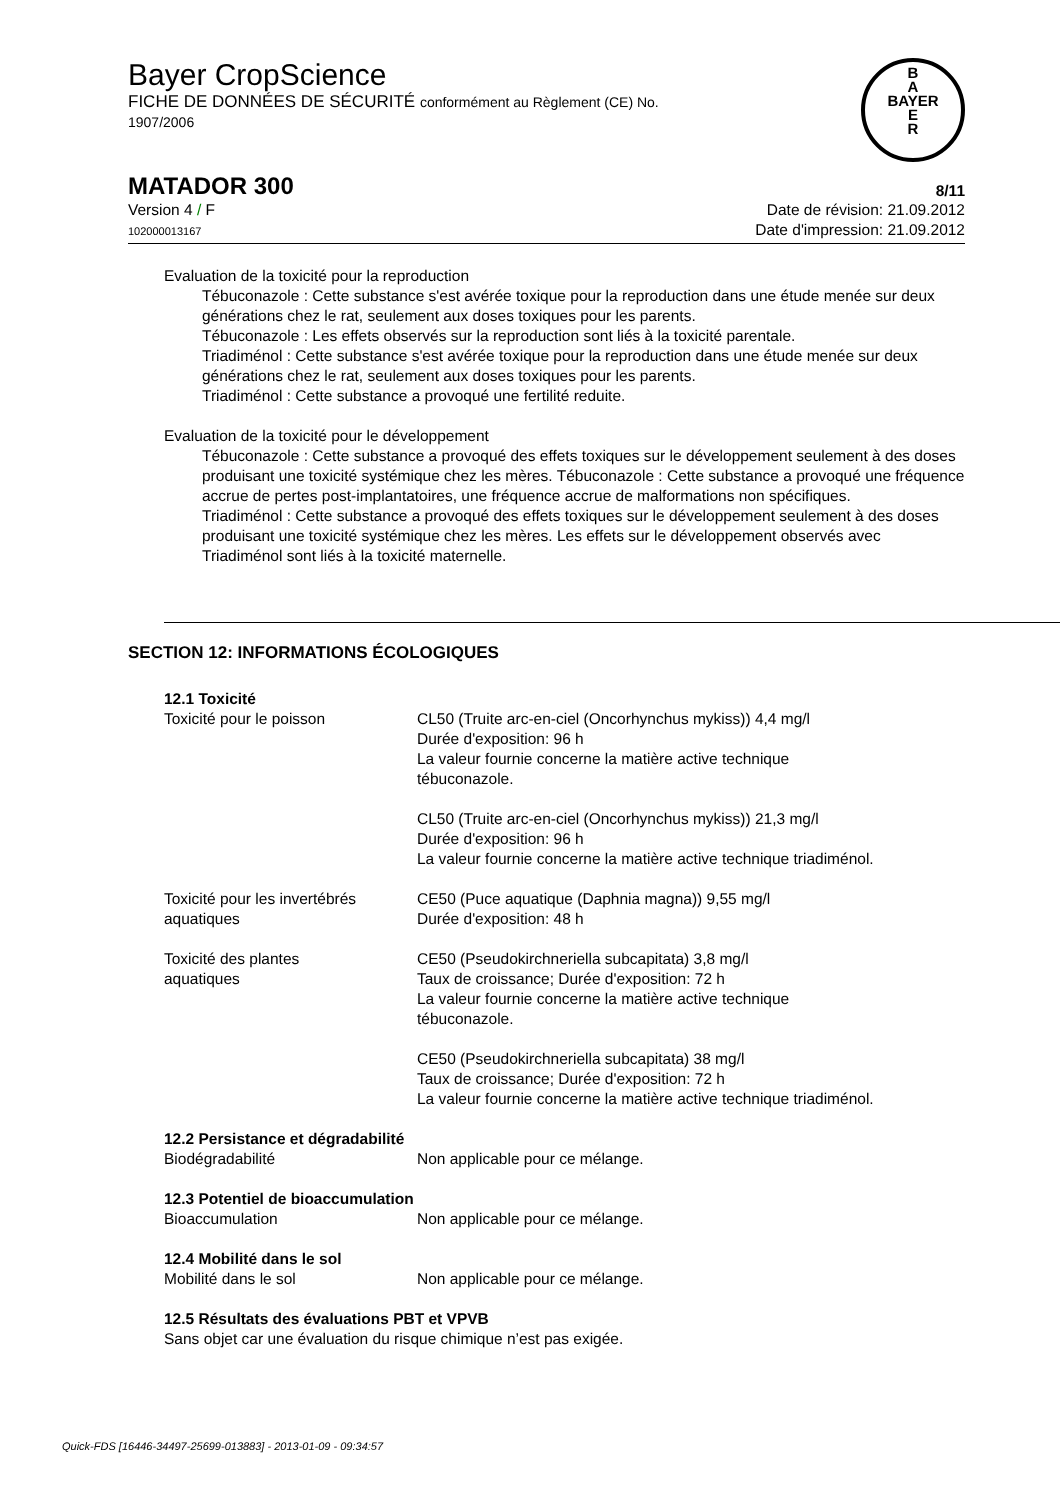Bayer CropScience
FICHE DE DONNÉES DE SÉCURITÉ conformément au Règlement (CE) No.
1907/2006
B
A
BAYER
E
R
MATADOR 300
8/11
Version 4 / F
102000013167
Date de révision: 21.09.2012
Date d'impression: 21.09.2012
Evaluation de la toxicité pour la reproduction
Tébuconazole : Cette substance s'est avérée toxique pour la reproduction dans une étude menée sur deux générations chez le rat, seulement aux doses toxiques pour les parents.
Tébuconazole : Les effets observés sur la reproduction sont liés à la toxicité parentale.
Triadiménol : Cette substance s'est avérée toxique pour la reproduction dans une étude menée sur deux générations chez le rat, seulement aux doses toxiques pour les parents.
Triadiménol : Cette substance a provoqué une fertilité reduite.
Evaluation de la toxicité pour le développement
Tébuconazole : Cette substance a provoqué des effets toxiques sur le développement seulement à des doses produisant une toxicité systémique chez les mères. Tébuconazole : Cette substance a provoqué une fréquence accrue de pertes post-implantatoires, une fréquence accrue de malformations non spécifiques.
Triadiménol : Cette substance a provoqué des effets toxiques sur le développement seulement à des doses produisant une toxicité systémique chez les mères. Les effets sur le développement observés avec Triadiménol sont liés à la toxicité maternelle.
SECTION 12: INFORMATIONS ÉCOLOGIQUES
12.1 Toxicité
| Toxicité pour le poisson | CL50 (Truite arc-en-ciel (Oncorhynchus mykiss)) 4,4 mg/l Durée d'exposition: 96 h La valeur fournie concerne la matière active technique tébuconazole. |
| | CL50 (Truite arc-en-ciel (Oncorhynchus mykiss)) 21,3 mg/l Durée d'exposition: 96 h La valeur fournie concerne la matière active technique triadiménol. |
| Toxicité pour les invertébrés aquatiques | CE50 (Puce aquatique (Daphnia magna)) 9,55 mg/l Durée d'exposition: 48 h |
| Toxicité des plantes aquatiques | CE50 (Pseudokirchneriella subcapitata) 3,8 mg/l Taux de croissance; Durée d'exposition: 72 h La valeur fournie concerne la matière active technique tébuconazole. |
| | CE50 (Pseudokirchneriella subcapitata) 38 mg/l Taux de croissance; Durée d'exposition: 72 h La valeur fournie concerne la matière active technique triadiménol. |
12.2 Persistance et dégradabilité
| Biodégradabilité | Non applicable pour ce mélange. |
12.3 Potentiel de bioaccumulation
| Bioaccumulation | Non applicable pour ce mélange. |
12.4 Mobilité dans le sol
| Mobilité dans le sol | Non applicable pour ce mélange. |
12.5 Résultats des évaluations PBT et VPVB
Sans objet car une évaluation du risque chimique n’est pas exigée.
Quick-FDS [16446-34497-25699-013883] - 2013-01-09 - 09:34:57